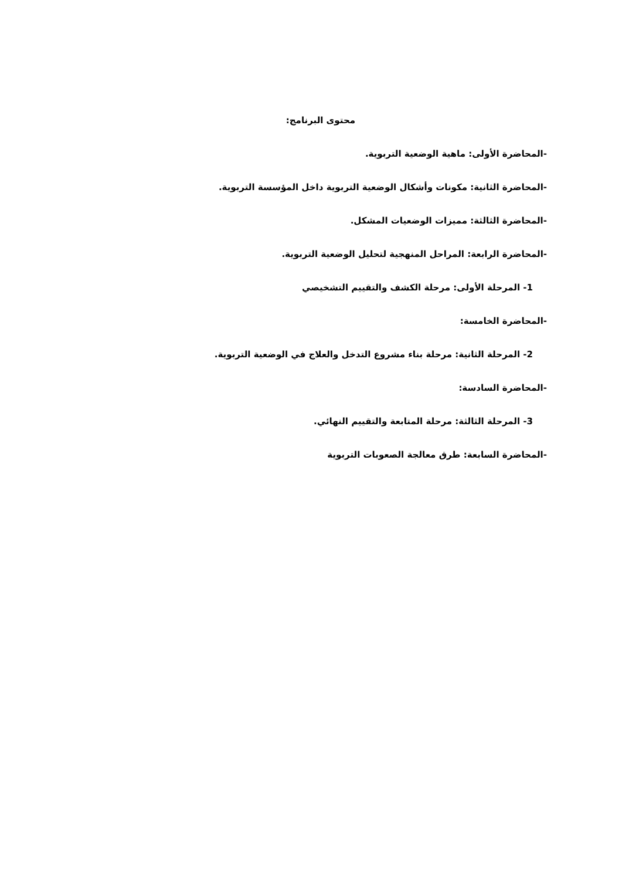محتوى البرنامج:
-المحاضرة الأولى: ماهية الوضعية التربوية.
-المحاضرة الثانية: مكونات وأشكال الوضعية التربوية داخل المؤسسة التربوية.
-المحاضرة الثالثة: مميزات الوضعيات المشكل.
-المحاضرة الرابعة: المراحل المنهجية لتحليل الوضعية التربوية.
1- المرحلة الأولى: مرحلة الكشف والتقييم التشخيصي
-المحاضرة الخامسة:
2- المرحلة الثانية: مرحلة بناء مشروع التدخل والعلاج في الوضعية التربوية.
-المحاضرة السادسة:
3- المرحلة الثالثة: مرحلة المتابعة والتقييم النهائي.
-المحاضرة السابعة: طرق معالجة الصعوبات التربوية